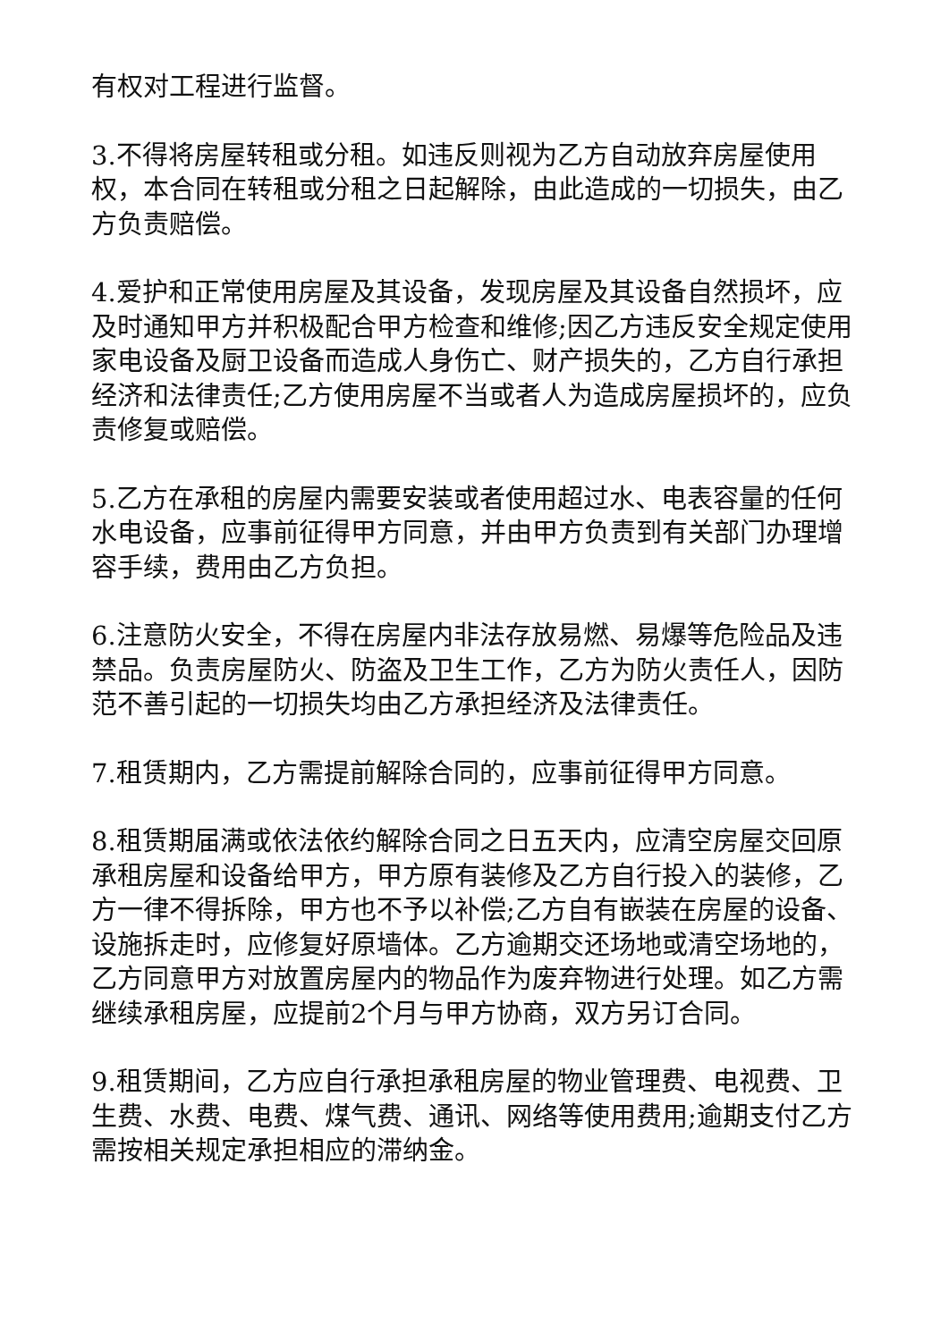有权对工程进行监督。
3.不得将房屋转租或分租。如违反则视为乙方自动放弃房屋使用权，本合同在转租或分租之日起解除，由此造成的一切损失，由乙方负责赔偿。
4.爱护和正常使用房屋及其设备，发现房屋及其设备自然损坏，应及时通知甲方并积极配合甲方检查和维修;因乙方违反安全规定使用家电设备及厨卫设备而造成人身伤亡、财产损失的，乙方自行承担经济和法律责任;乙方使用房屋不当或者人为造成房屋损坏的，应负责修复或赔偿。
5.乙方在承租的房屋内需要安装或者使用超过水、电表容量的任何水电设备，应事前征得甲方同意，并由甲方负责到有关部门办理增容手续，费用由乙方负担。
6.注意防火安全，不得在房屋内非法存放易燃、易爆等危险品及违禁品。负责房屋防火、防盗及卫生工作，乙方为防火责任人，因防范不善引起的一切损失均由乙方承担经济及法律责任。
7.租赁期内，乙方需提前解除合同的，应事前征得甲方同意。
8.租赁期届满或依法依约解除合同之日五天内，应清空房屋交回原承租房屋和设备给甲方，甲方原有装修及乙方自行投入的装修，乙方一律不得拆除，甲方也不予以补偿;乙方自有嵌装在房屋的设备、设施拆走时，应修复好原墙体。乙方逾期交还场地或清空场地的，乙方同意甲方对放置房屋内的物品作为废弃物进行处理。如乙方需继续承租房屋，应提前2个月与甲方协商，双方另订合同。
9.租赁期间，乙方应自行承担承租房屋的物业管理费、电视费、卫生费、水费、电费、煤气费、通讯、网络等使用费用;逾期支付乙方需按相关规定承担相应的滞纳金。